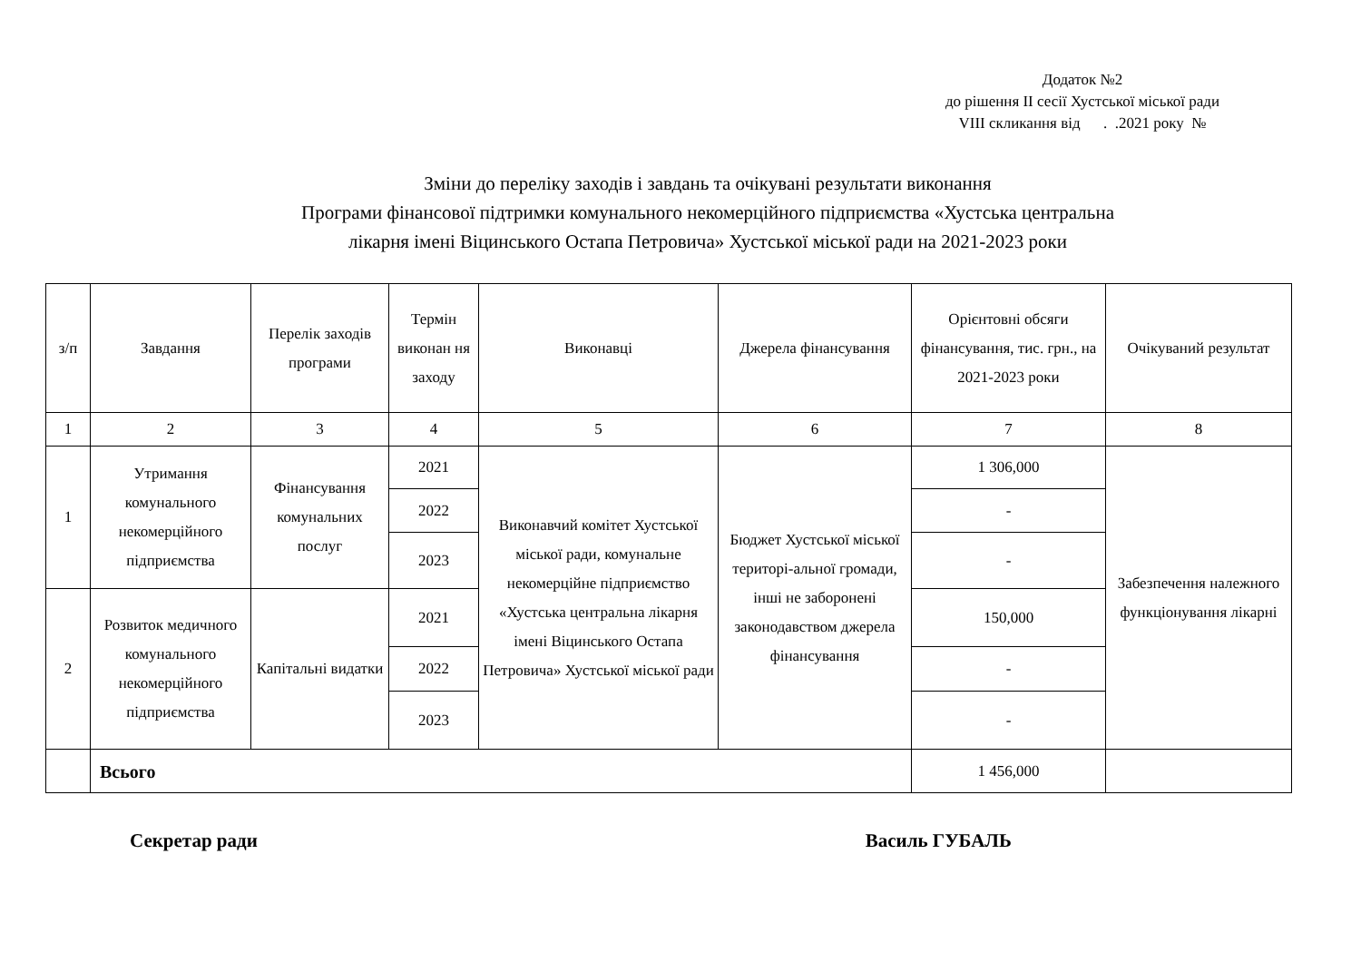Додаток №2
до рішення ІІ сесії Хустської міської ради
VIII скликання від . .2021 року №
Зміни до переліку заходів і завдань та очікувані результати виконання
Програми фінансової підтримки комунального некомерційного підприємства «Хустська центральна
лікарня імені Віцинського Остапа Петровича» Хустської міської ради на 2021-2023 роки
| з/п | Завдання | Перелік заходів програми | Термін виконан ня заходу | Виконавці | Джерела фінансування | Орієнтовні обсяги фінансування, тис. грн., на 2021-2023 роки | Очікуваний результат |
| --- | --- | --- | --- | --- | --- | --- | --- |
| 1 | 2 | 3 | 4 | 5 | 6 | 7 | 8 |
| 1 | Утримання комунального некомерційного підприємства | Фінансування комунальних послуг | 2021 | Виконавчий комітет Хустської міської ради, комунальне некомерційне підприємство «Хустська центральна лікарня імені Віцинського Остапа Петровича» Хустської міської ради | Бюджет Хустської міської територі-альної громади, інші не заборонені законодавством джерела фінансування | 1 306,000 | Забезпечення належного функціонування лікарні |
| | | | 2022 | | | - | |
| | | | 2023 | | | - | |
| 2 | Розвиток медичного комунального некомерційного підприємства | Капітальні видатки | 2021 | | | 150,000 | |
| | | | 2022 | | | - | |
| | | | 2023 | | | - | |
| | Всього | | | | | 1 456,000 | |
Секретар ради Василь ГУБАЛЬ